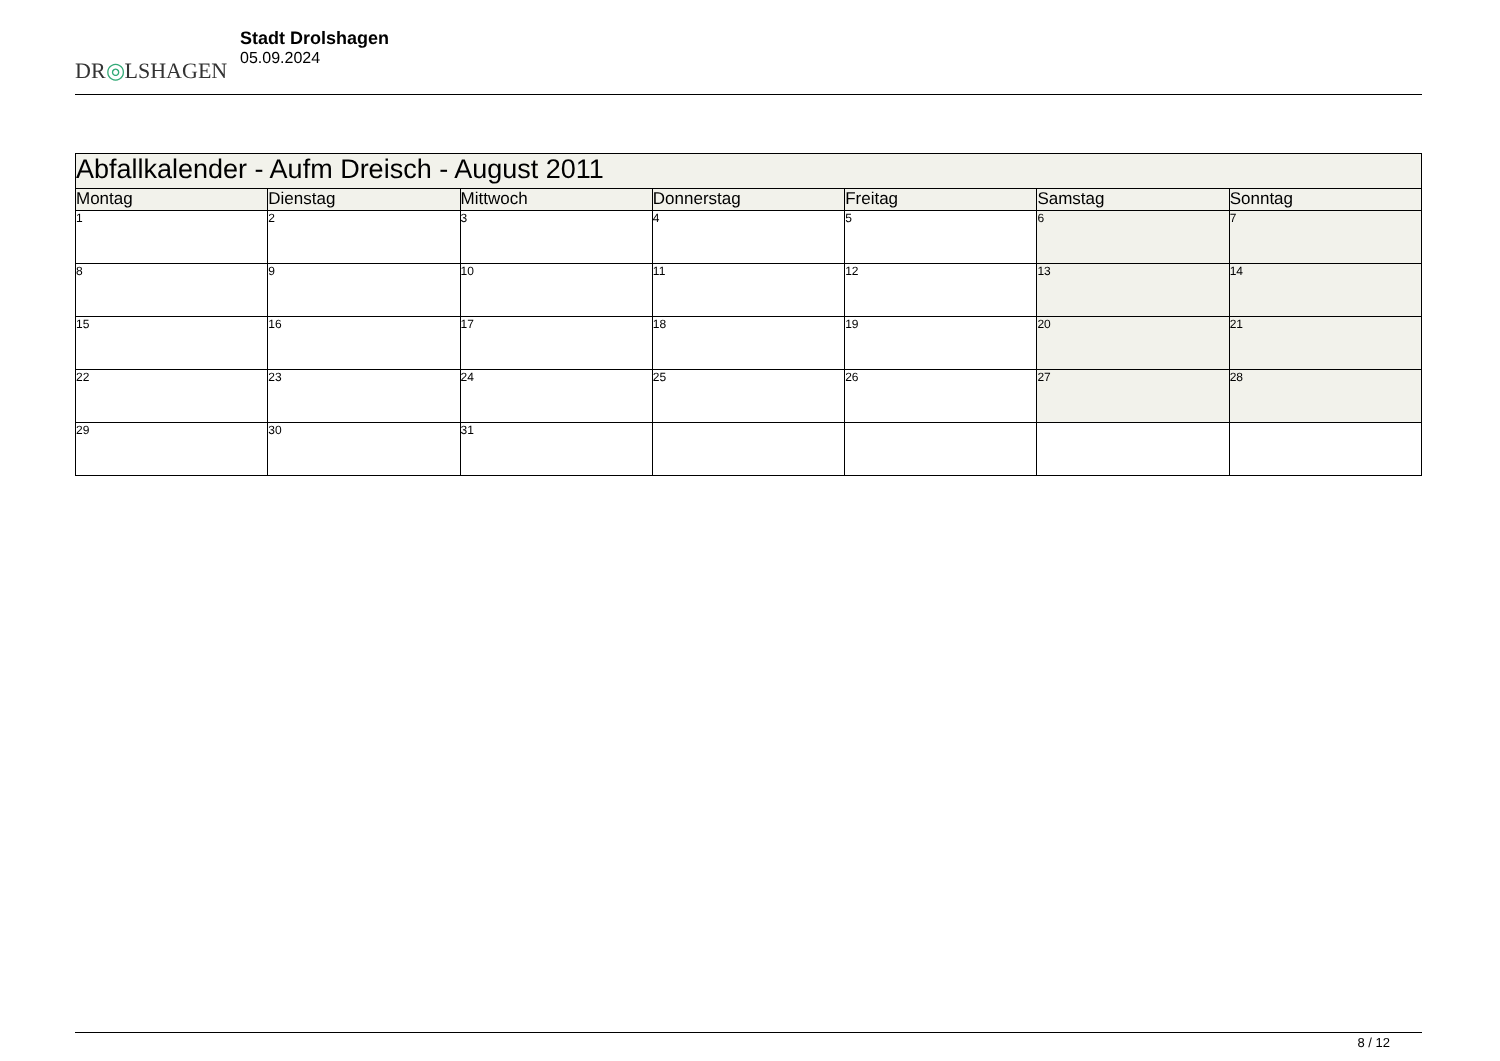DR◎LSHAGEN
Stadt Drolshagen
05.09.2024
| Abfallkalender - Aufm Dreisch - August 2011 | | | | | | |
| --- | --- | --- | --- | --- | --- | --- |
| Montag | Dienstag | Mittwoch | Donnerstag | Freitag | Samstag | Sonntag |
| 1 | 2 | 3 | 4 | 5 | 6 | 7 |
| 8 | 9 | 10 | 11 | 12 | 13 | 14 |
| 15 | 16 | 17 | 18 | 19 | 20 | 21 |
| 22 | 23 | 24 | 25 | 26 | 27 | 28 |
| 29 | 30 | 31 | | | | |
8 / 12